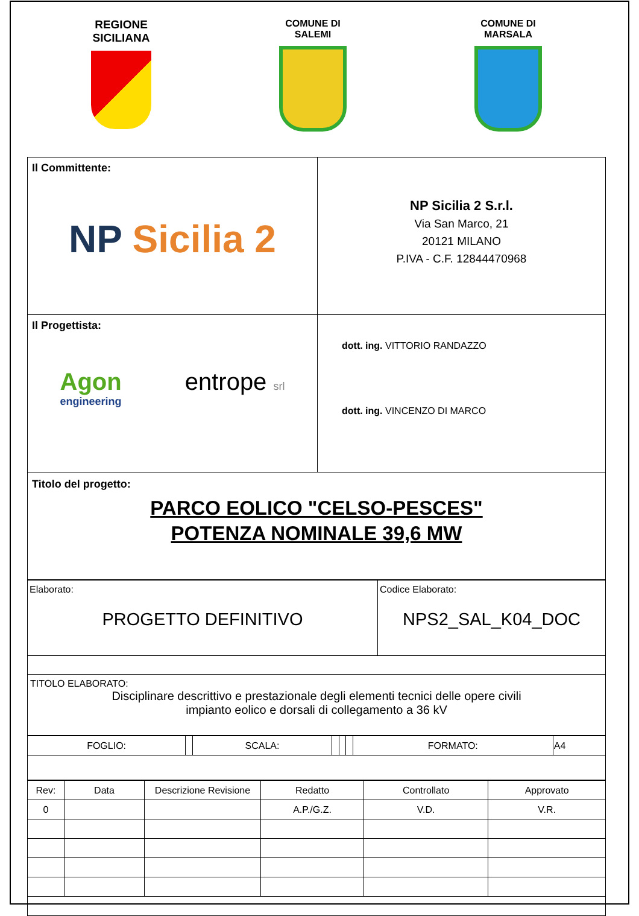REGIONE
SICILIANA
COMUNE DI
SALEMI
COMUNE DI
MARSALA
| Il Committente: NP Sicilia 2 | NP Sicilia 2 S.r.l. Via San Marco, 21 20121 MILANO P.IVA - C.F. 12844470968 |
| Il Progettista: Agon engineering entrope srl | dott. ing. VITTORIO RANDAZZO dott. ing. VINCENZO DI MARCO |
| Titolo del progetto: PARCO EOLICO "CELSO-PESCES" POTENZA NOMINALE 39,6 MW | |
| Elaborato: PROGETTO DEFINITIVO | Codice Elaborato: NPS2_SAL_K04_DOC |
| TITOLO ELABORATO: Disciplinare descrittivo e prestazionale degli elementi tecnici delle opere civili impianto eolico e dorsali di collegamento a 36 kV | |
| FOGLIO: | | SCALA: | | | | FORMATO: | A4 |
| Rev: | Data | Descrizione Revisione | Redatto | Controllato | Approvato |
| --- | --- | --- | --- | --- | --- |
| 0 | | | A.P./G.Z. | V.D. | V.R. |